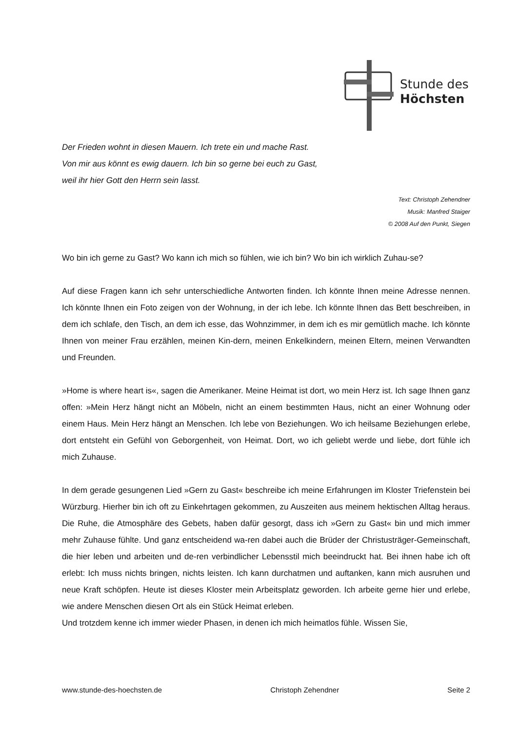Stunde des
Höchsten
Der Frieden wohnt in diesen Mauern. Ich trete ein und mache Rast.
Von mir aus könnt es ewig dauern. Ich bin so gerne bei euch zu Gast,
weil ihr hier Gott den Herrn sein lasst.
Text: Christoph Zehendner
Musik: Manfred Staiger
© 2008 Auf den Punkt, Siegen
Wo bin ich gerne zu Gast? Wo kann ich mich so fühlen, wie ich bin? Wo bin ich wirklich Zuhau-se?
Auf diese Fragen kann ich sehr unterschiedliche Antworten finden. Ich könnte Ihnen meine Adresse nennen. Ich könnte Ihnen ein Foto zeigen von der Wohnung, in der ich lebe. Ich könnte Ihnen das Bett beschreiben, in dem ich schlafe, den Tisch, an dem ich esse, das Wohnzimmer, in dem ich es mir gemütlich mache. Ich könnte Ihnen von meiner Frau erzählen, meinen Kin-dern, meinen Enkelkindern, meinen Eltern, meinen Verwandten und Freunden.
»Home is where heart is«, sagen die Amerikaner. Meine Heimat ist dort, wo mein Herz ist. Ich sage Ihnen ganz offen: »Mein Herz hängt nicht an Möbeln, nicht an einem bestimmten Haus, nicht an einer Wohnung oder einem Haus. Mein Herz hängt an Menschen. Ich lebe von Beziehungen. Wo ich heilsame Beziehungen erlebe, dort entsteht ein Gefühl von Geborgenheit, von Heimat. Dort, wo ich geliebt werde und liebe, dort fühle ich mich Zuhause.
In dem gerade gesungenen Lied »Gern zu Gast« beschreibe ich meine Erfahrungen im Kloster Triefenstein bei Würzburg. Hierher bin ich oft zu Einkehrtagen gekommen, zu Auszeiten aus meinem hektischen Alltag heraus. Die Ruhe, die Atmosphäre des Gebets, haben dafür gesorgt, dass ich »Gern zu Gast« bin und mich immer mehr Zuhause fühlte. Und ganz entscheidend wa-ren dabei auch die Brüder der Christusträger-Gemeinschaft, die hier leben und arbeiten und de-ren verbindlicher Lebensstil mich beeindruckt hat. Bei ihnen habe ich oft erlebt: Ich muss nichts bringen, nichts leisten. Ich kann durchatmen und auftanken, kann mich ausruhen und neue Kraft schöpfen. Heute ist dieses Kloster mein Arbeitsplatz geworden. Ich arbeite gerne hier und erlebe, wie andere Menschen diesen Ort als ein Stück Heimat erleben.
Und trotzdem kenne ich immer wieder Phasen, in denen ich mich heimatlos fühle. Wissen Sie,
www.stunde-des-hoechsten.de Christoph Zehendner Seite 2